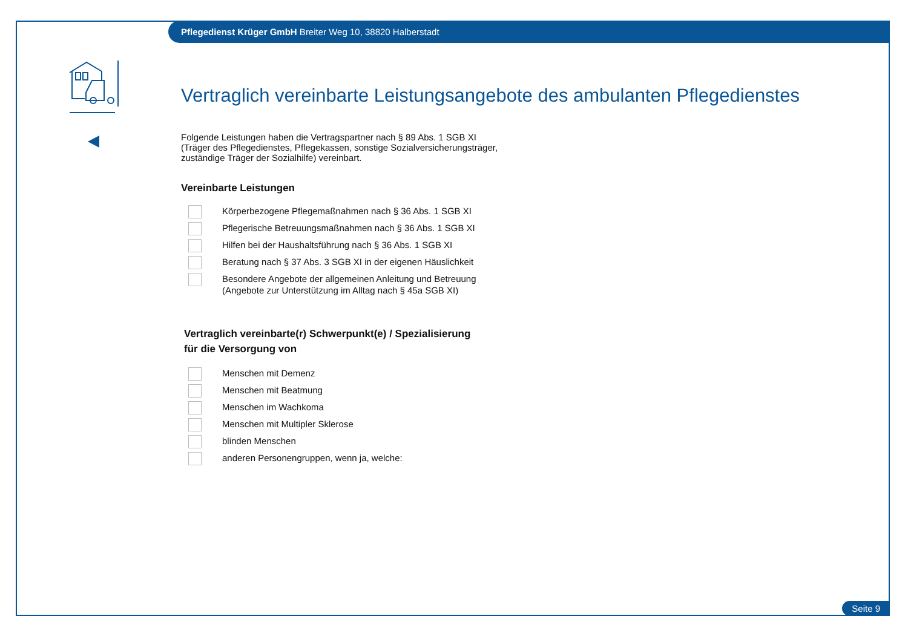Pflegedienst Krüger GmbH Breiter Weg 10, 38820 Halberstadt
Vertraglich vereinbarte Leistungsangebote des ambulanten Pflegedienstes
Folgende Leistungen haben die Vertragspartner nach § 89 Abs. 1 SGB XI
(Träger des Pflegedienstes, Pflegekassen, sonstige Sozialversicherungsträger,
zuständige Träger der Sozialhilfe) vereinbart.
Vereinbarte Leistungen
Körperbezogene Pflegemaßnahmen nach § 36 Abs. 1 SGB XI
Pflegerische Betreuungsmaßnahmen nach § 36 Abs. 1 SGB XI
Hilfen bei der Haushaltsführung nach § 36 Abs. 1 SGB XI
Beratung nach § 37 Abs. 3 SGB XI in der eigenen Häuslichkeit
Besondere Angebote der allgemeinen Anleitung und Betreuung
(Angebote zur Unterstützung im Alltag nach § 45a SGB XI)
Vertraglich vereinbarte(r) Schwerpunkt(e) / Spezialisierung
für die Versorgung von
Menschen mit Demenz
Menschen mit Beatmung
Menschen im Wachkoma
Menschen mit Multipler Sklerose
blinden Menschen
anderen Personengruppen, wenn ja, welche:
Seite 9